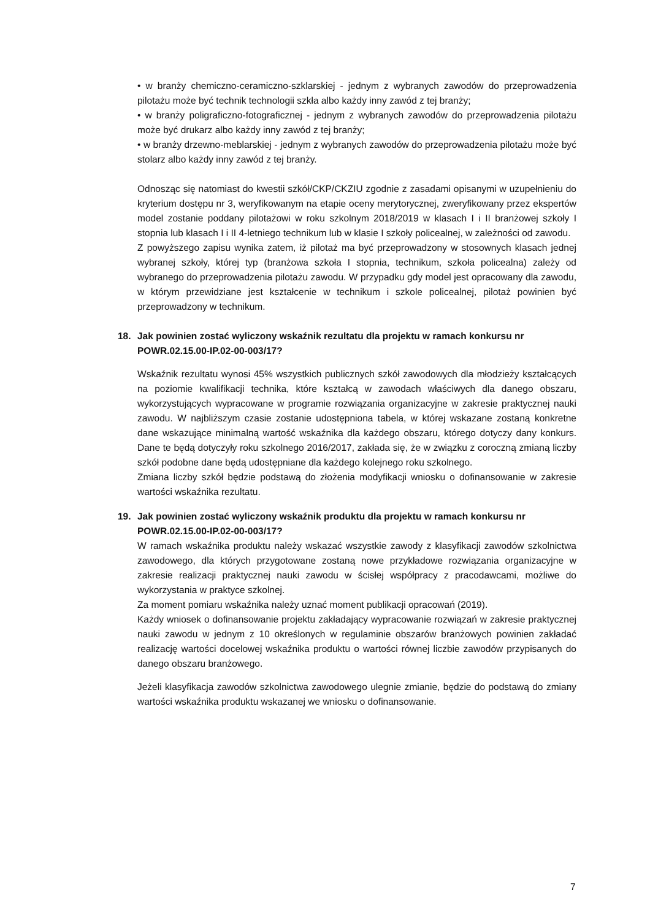• w branży chemiczno-ceramiczno-szklarskiej - jednym z wybranych zawodów do przeprowadzenia pilotażu może być technik technologii szkła albo każdy inny zawód z tej branży;
• w branży poligraficzno-fotograficznej - jednym z wybranych zawodów do przeprowadzenia pilotażu może być drukarz albo każdy inny zawód z tej branży;
• w branży drzewno-meblarskiej - jednym z wybranych zawodów do przeprowadzenia pilotażu może być stolarz albo każdy inny zawód z tej branży.
Odnosząc się natomiast do kwestii szkół/CKP/CKZIU zgodnie z zasadami opisanymi w uzupełnieniu do kryterium dostępu nr 3, weryfikowanym na etapie oceny merytorycznej, zweryfikowany przez ekspertów model zostanie poddany pilotażowi w roku szkolnym 2018/2019 w klasach I i II branżowej szkoły I stopnia lub klasach I i II 4-letniego technikum lub w klasie I szkoły policealnej, w zależności od zawodu.
Z powyższego zapisu wynika zatem, iż pilotaż ma być przeprowadzony w stosownych klasach jednej wybranej szkoły, której typ (branżowa szkoła I stopnia, technikum, szkoła policealna) zależy od wybranego do przeprowadzenia pilotażu zawodu. W przypadku gdy model jest opracowany dla zawodu, w którym przewidziane jest kształcenie w technikum i szkole policealnej, pilotaż powinien być przeprowadzony w technikum.
18. Jak powinien zostać wyliczony wskaźnik rezultatu dla projektu w ramach konkursu nr POWR.02.15.00-IP.02-00-003/17?
Wskaźnik rezultatu wynosi 45% wszystkich publicznych szkół zawodowych dla młodzieży kształcących na poziomie kwalifikacji technika, które kształcą w zawodach właściwych dla danego obszaru, wykorzystujących wypracowane w programie rozwiązania organizacyjne w zakresie praktycznej nauki zawodu. W najbliższym czasie zostanie udostępniona tabela, w której wskazane zostaną konkretne dane wskazujące minimalną wartość wskaźnika dla każdego obszaru, którego dotyczy dany konkurs. Dane te będą dotyczyły roku szkolnego 2016/2017, zakłada się, że w związku z coroczną zmianą liczby szkół podobne dane będą udostępniane dla każdego kolejnego roku szkolnego.
Zmiana liczby szkół będzie podstawą do złożenia modyfikacji wniosku o dofinansowanie w zakresie wartości wskaźnika rezultatu.
19. Jak powinien zostać wyliczony wskaźnik produktu dla projektu w ramach konkursu nr POWR.02.15.00-IP.02-00-003/17?
W ramach wskaźnika produktu należy wskazać wszystkie zawody z klasyfikacji zawodów szkolnictwa zawodowego, dla których przygotowane zostaną nowe przykładowe rozwiązania organizacyjne w zakresie realizacji praktycznej nauki zawodu w ścisłej współpracy z pracodawcami, możliwe do wykorzystania w praktyce szkolnej.
Za moment pomiaru wskaźnika należy uznać moment publikacji opracowań (2019).
Każdy wniosek o dofinansowanie projektu zakładający wypracowanie rozwiązań w zakresie praktycznej nauki zawodu w jednym z 10 określonych w regulaminie obszarów branżowych powinien zakładać realizację wartości docelowej wskaźnika produktu o wartości równej liczbie zawodów przypisanych do danego obszaru branżowego.
Jeżeli klasyfikacja zawodów szkolnictwa zawodowego ulegnie zmianie, będzie do podstawą do zmiany wartości wskaźnika produktu wskazanej we wniosku o dofinansowanie.
7